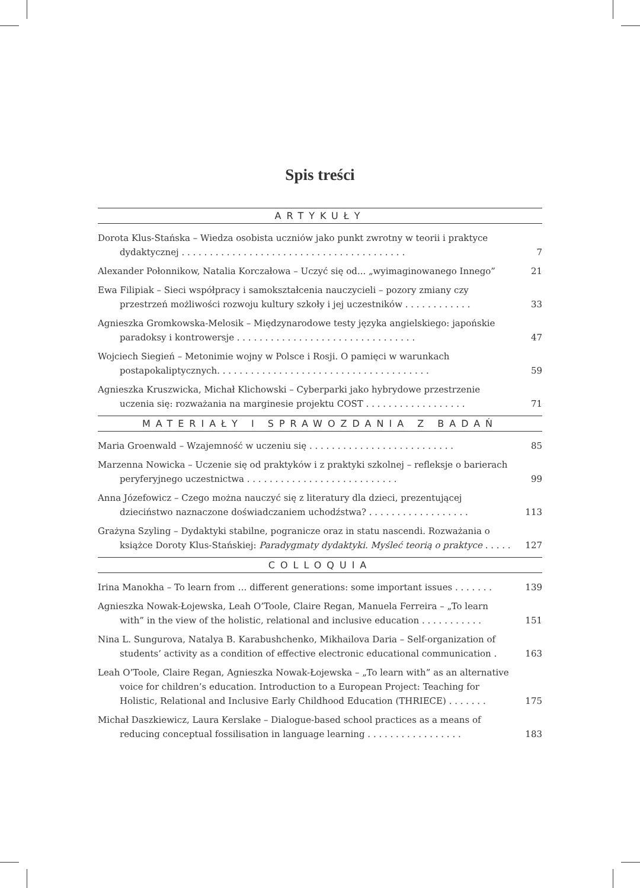Spis treści
ARTYKUŁY
Dorota Klus-Stańska – Wiedza osobista uczniów jako punkt zwrotny w teorii i praktyce dydaktycznej . . . . . . . . . . . . . . . . . . . . . . . . . . . . . . . . . . . . . . . .
7
Alexander Połonnikow, Natalia Korczałowa – Uczyć się od... „wyimaginowanego Innego”
21
Ewa Filipiak – Sieci współpracy i samokształcenia nauczycieli – pozory zmiany czy przestrzeń możliwości rozwoju kultury szkoły i jej uczestników . . . . . . . . . . . .
33
Agnieszka Gromkowska-Melosik – Międzynarodowe testy języka angielskiego: japońskie paradoksy i kontrowersje . . . . . . . . . . . . . . . . . . . . . . . . . . . . . . . .
47
Wojciech Siegień – Metonimie wojny w Polsce i Rosji. O pamięci w warunkach postapokaliptycznych. . . . . . . . . . . . . . . . . . . . . . . . . . . . . . . . . . . . . .
59
Agnieszka Kruszwicka, Michał Klichowski – Cyberparki jako hybrydowe przestrzenie uczenia się: rozważania na marginesie projektu COST . . . . . . . . . . . . . . . . . .
71
MATERIAŁY I SPRAWOZDANIA Z BADAŃ
Maria Groenwald – Wzajemność w uczeniu się . . . . . . . . . . . . . . . . . . . . . . . . . .
85
Marzenna Nowicka – Uczenie się od praktyków i z praktyki szkolnej – refleksje o barierach peryferyjnego uczestnictwa . . . . . . . . . . . . . . . . . . . . . . . . . . .
99
Anna Józefowicz – Czego można nauczyć się z literatury dla dzieci, prezentującej dzieciństwo naznaczone doświadczaniem uchodźstwa? . . . . . . . . . . . . . . . . . .
113
Grażyna Szyling – Dydaktyki stabilne, pogranicze oraz in statu nascendi. Rozważania o książce Doroty Klus-Stańskiej: Paradygmaty dydaktyki. Myśleć teorią o praktyce . . . . .
127
COLLOQUIA
Irina Manokha – To learn from … different generations: some important issues . . . . . . .
139
Agnieszka Nowak-Łojewska, Leah O’Toole, Claire Regan, Manuela Ferreira – „To learn with” in the view of the holistic, relational and inclusive education . . . . . . . . . . .
151
Nina L. Sungurova, Natalya B. Karabushchenko, Mikhailova Daria – Self-organization of students’ activity as a condition of effective electronic educational communication .
163
Leah O’Toole, Claire Regan, Agnieszka Nowak-Łojewska – „To learn with” as an alternative voice for children’s education. Introduction to a European Project: Teaching for Holistic, Relational and Inclusive Early Childhood Education (THRIECE) . . . . . . .
175
Michał Daszkiewicz, Laura Kerslake – Dialogue-based school practices as a means of reducing conceptual fossilisation in language learning . . . . . . . . . . . . . . . . .
183